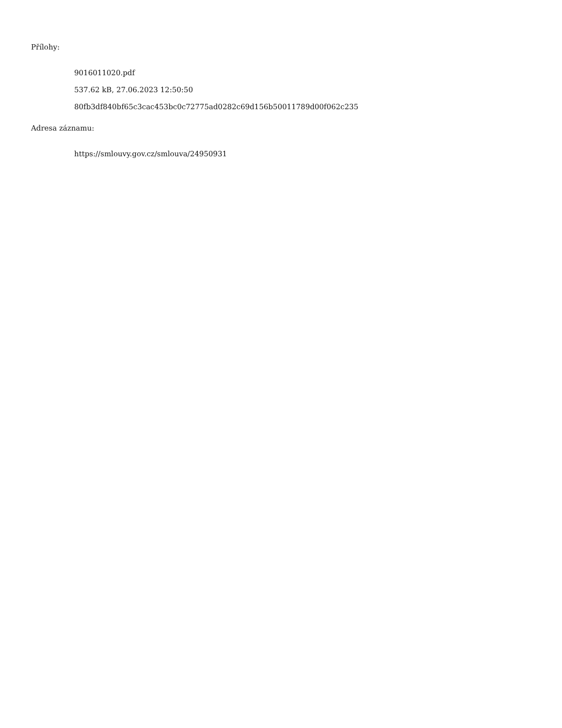Přílohy:
9016011020.pdf
537.62 kB, 27.06.2023 12:50:50
80fb3df840bf65c3cac453bc0c72775ad0282c69d156b50011789d00f062c235
Adresa záznamu:
https://smlouvy.gov.cz/smlouva/24950931